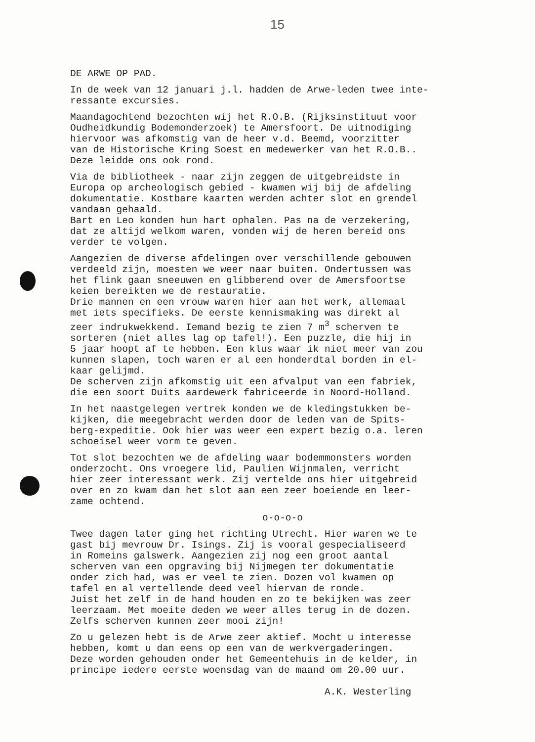15
DE ARWE OP PAD.
In de week van 12 januari j.l. hadden de Arwe-leden twee inte- ressante excursies.
Maandagochtend bezochten wij het R.O.B. (Rijksinstituut voor Oudheidkundig Bodemonderzoek) te Amersfoort. De uitnodiging hiervoor was afkomstig van de heer v.d. Beemd, voorzitter van de Historische Kring Soest en medewerker van het R.O.B.. Deze leidde ons ook rond.
Via de bibliotheek - naar zijn zeggen de uitgebreidste in Europa op archeologisch gebied - kwamen wij bij de afdeling dokumentatie. Kostbare kaarten werden achter slot en grendel vandaan gehaald. Bart en Leo konden hun hart ophalen. Pas na de verzekering, dat ze altijd welkom waren, vonden wij de heren bereid ons verder te volgen.
Aangezien de diverse afdelingen over verschillende gebouwen verdeeld zijn, moesten we weer naar buiten. Ondertussen was het flink gaan sneeuwen en glibberend over de Amersfoortse keien bereikten we de restauratie. Drie mannen en een vrouw waren hier aan het werk, allemaal met iets specifieks. De eerste kennismaking was direkt al zeer indrukwekkend. Iemand bezig te zien 7 m<sup>3</sup> scherven te sorteren (niet alles lag op tafel!). Een puzzle, die hij in 5 jaar hoopt af te hebben. Een klus waar ik niet meer van zou kunnen slapen, toch waren er al een honderdtal borden in el- kaar gelijmd. De scherven zijn afkomstig uit een afvalput van een fabriek, die een soort Duits aardewerk fabriceerde in Noord-Holland.
In het naastgelegen vertrek konden we de kledingstukken be- kijken, die meegebracht werden door de leden van de Spits- berg-expeditie. Ook hier was weer een expert bezig o.a. leren schoeisel weer vorm te geven.
Tot slot bezochten we de afdeling waar bodemmonsters worden onderzocht. Ons vroegere lid, Paulien Wijnmalen, verricht hier zeer interessant werk. Zij vertelde ons hier uitgebreid over en zo kwam dan het slot aan een zeer boeiende en leer- zame ochtend.
o-o-o-o
Twee dagen later ging het richting Utrecht. Hier waren we te gast bij mevrouw Dr. Isings. Zij is vooral gespecialiseerd in Romeins galswerk. Aangezien zij nog een groot aantal scherven van een opgraving bij Nijmegen ter dokumentatie onder zich had, was er veel te zien. Dozen vol kwamen op tafel en al vertellende deed veel hiervan de ronde. Juist het zelf in de hand houden en zo te bekijken was zeer leerzaam. Met moeite deden we weer alles terug in de dozen. Zelfs scherven kunnen zeer mooi zijn!
Zo u gelezen hebt is de Arwe zeer aktief. Mocht u interesse hebben, komt u dan eens op een van de werkvergaderingen. Deze worden gehouden onder het Gemeentehuis in de kelder, in principe iedere eerste woensdag van de maand om 20.00 uur.
A.K. Westerling